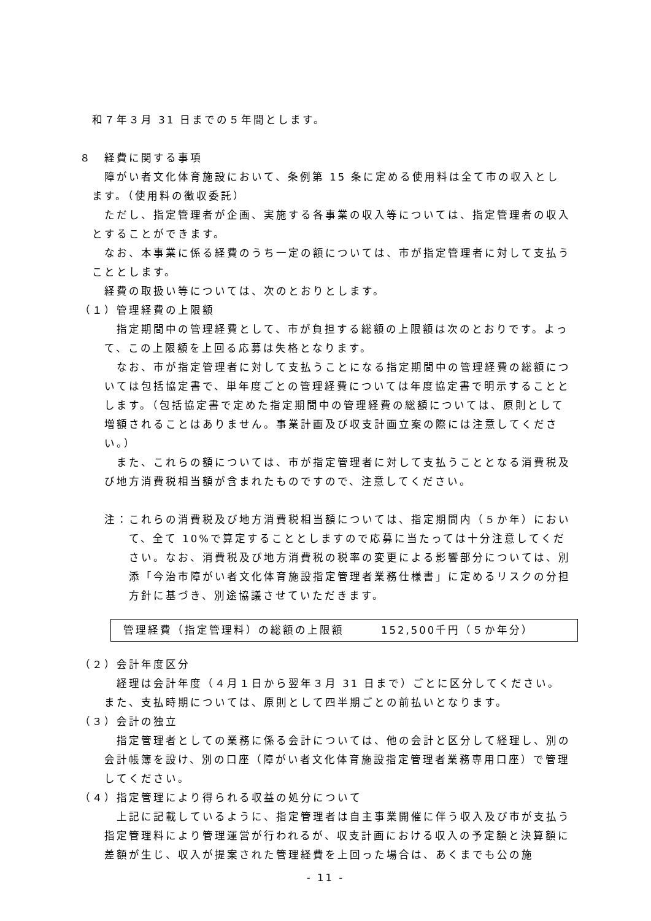和７年３月 31 日までの５年間とします。
８　経費に関する事項
障がい者文化体育施設において、条例第 15 条に定める使用料は全て市の収入とします。（使用料の徴収委託）
ただし、指定管理者が企画、実施する各事業の収入等については、指定管理者の収入とすることができます。
なお、本事業に係る経費のうち一定の額については、市が指定管理者に対して支払うこととします。
経費の取扱い等については、次のとおりとします。
（１）管理経費の上限額
指定期間中の管理経費として、市が負担する総額の上限額は次のとおりです。よって、この上限額を上回る応募は失格となります。
なお、市が指定管理者に対して支払うことになる指定期間中の管理経費の総額については包括協定書で、単年度ごとの管理経費については年度協定書で明示することとします。（包括協定書で定めた指定期間中の管理経費の総額については、原則として増額されることはありません。事業計画及び収支計画立案の際には注意してください。）
また、これらの額については、市が指定管理者に対して支払うこととなる消費税及び地方消費税相当額が含まれたものですので、注意してください。
注：これらの消費税及び地方消費税相当額については、指定期間内（５か年）において、全て 10%で算定することとしますので応募に当たっては十分注意してください。なお、消費税及び地方消費税の税率の変更による影響部分については、別添「今治市障がい者文化体育施設指定管理者業務仕様書」に定めるリスクの分担方針に基づき、別途協議させていただきます。
管理経費（指定管理料）の総額の上限額　　　152,500千円（５か年分）
（２）会計年度区分
経理は会計年度（４月１日から翌年３月 31 日まで）ごとに区分してください。また、支払時期については、原則として四半期ごとの前払いとなります。
（３）会計の独立
指定管理者としての業務に係る会計については、他の会計と区分して経理し、別の会計帳簿を設け、別の口座（障がい者文化体育施設指定管理者業務専用口座）で管理してください。
（４）指定管理により得られる収益の処分について
上記に記載しているように、指定管理者は自主事業開催に伴う収入及び市が支払う指定管理料により管理運営が行われるが、収支計画における収入の予定額と決算額に差額が生じ、収入が提案された管理経費を上回った場合は、あくまでも公の施
- 11 -